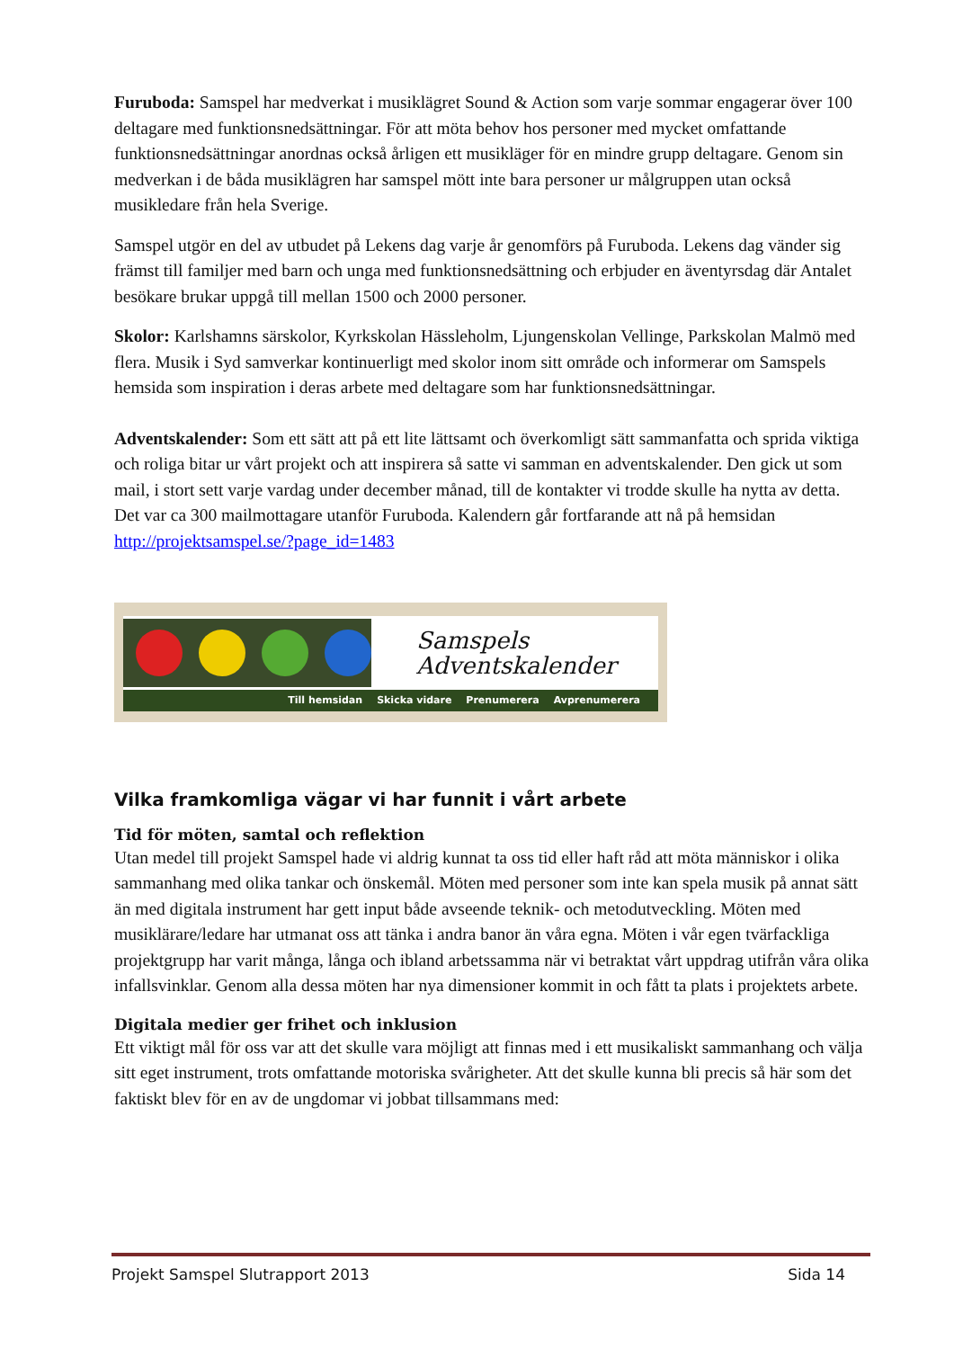Furuboda: Samspel har medverkat i musiklägret Sound & Action som varje sommar engagerar över 100 deltagare med funktionsnedsättningar. För att möta behov hos personer med mycket omfattande funktionsnedsättningar anordnas också årligen ett musikläger för en mindre grupp deltagare. Genom sin medverkan i de båda musiklägren har samspel mött inte bara personer ur målgruppen utan också musikledare från hela Sverige.
Samspel utgör en del av utbudet på Lekens dag varje år genomförs på Furuboda. Lekens dag vänder sig främst till familjer med barn och unga med funktionsnedsättning och erbjuder en äventyrsdag där Antalet besökare brukar uppgå till mellan 1500 och 2000 personer.
Skolor: Karlshamns särskolor, Kyrkskolan Hässleholm, Ljungenskolan Vellinge, Parkskolan Malmö med flera. Musik i Syd samverkar kontinuerligt med skolor inom sitt område och informerar om Samspels hemsida som inspiration i deras arbete med deltagare som har funktionsnedsättningar.
Adventskalender: Som ett sätt att på ett lite lättsamt och överkomligt sätt sammanfatta och sprida viktiga och roliga bitar ur vårt projekt och att inspirera så satte vi samman en adventskalender. Den gick ut som mail, i stort sett varje vardag under december månad, till de kontakter vi trodde skulle ha nytta av detta. Det var ca 300 mailmottagare utanför Furuboda. Kalendern går fortfarande att nå på hemsidan http://projektsamspel.se/?page_id=1483
Samspels Adventskalender
Till hemsidan Skicka vidare Prenumerera Avprenumerera
Vilka framkomliga vägar vi har funnit i vårt arbete
Tid för möten, samtal och reflektion
Utan medel till projekt Samspel hade vi aldrig kunnat ta oss tid eller haft råd att möta människor i olika sammanhang med olika tankar och önskemål. Möten med personer som inte kan spela musik på annat sätt än med digitala instrument har gett input både avseende teknik- och metodutveckling. Möten med musiklärare/ledare har utmanat oss att tänka i andra banor än våra egna. Möten i vår egen tvärfackliga projektgrupp har varit många, långa och ibland arbetssamma när vi betraktat vårt uppdrag utifrån våra olika infallsvinklar. Genom alla dessa möten har nya dimensioner kommit in och fått ta plats i projektets arbete.
Digitala medier ger frihet och inklusion
Ett viktigt mål för oss var att det skulle vara möjligt att finnas med i ett musikaliskt sammanhang och välja sitt eget instrument, trots omfattande motoriska svårigheter. Att det skulle kunna bli precis så här som det faktiskt blev för en av de ungdomar vi jobbat tillsammans med:
Projekt Samspel Slutrapport 2013 Sida 14